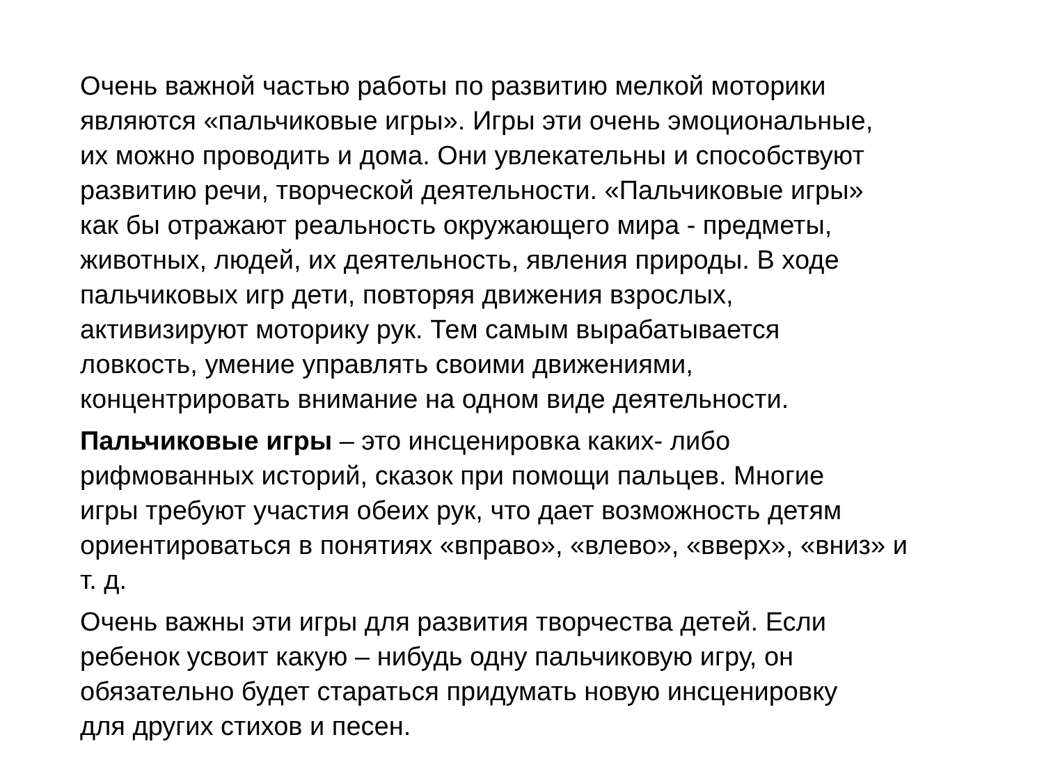Очень важной частью работы по развитию мелкой моторики
являются «пальчиковые игры». Игры эти очень эмоциональные,
их можно проводить и дома. Они увлекательны и способствуют
развитию речи, творческой деятельности. «Пальчиковые игры»
как бы отражают реальность окружающего мира - предметы,
животных, людей, их деятельность, явления природы. В ходе
пальчиковых игр дети, повторяя движения взрослых,
активизируют моторику рук. Тем самым вырабатывается
ловкость, умение управлять своими движениями,
концентрировать внимание на одном виде деятельности.
Пальчиковые игры – это инсценировка каких- либо
рифмованных историй, сказок при помощи пальцев. Многие
игры требуют участия обеих рук, что дает возможность детям
ориентироваться в понятиях «вправо», «влево», «вверх», «вниз» и
т. д.
Очень важны эти игры для развития творчества детей. Если
ребенок усвоит какую – нибудь одну пальчиковую игру, он
обязательно будет стараться придумать новую инсценировку
для других стихов и песен.